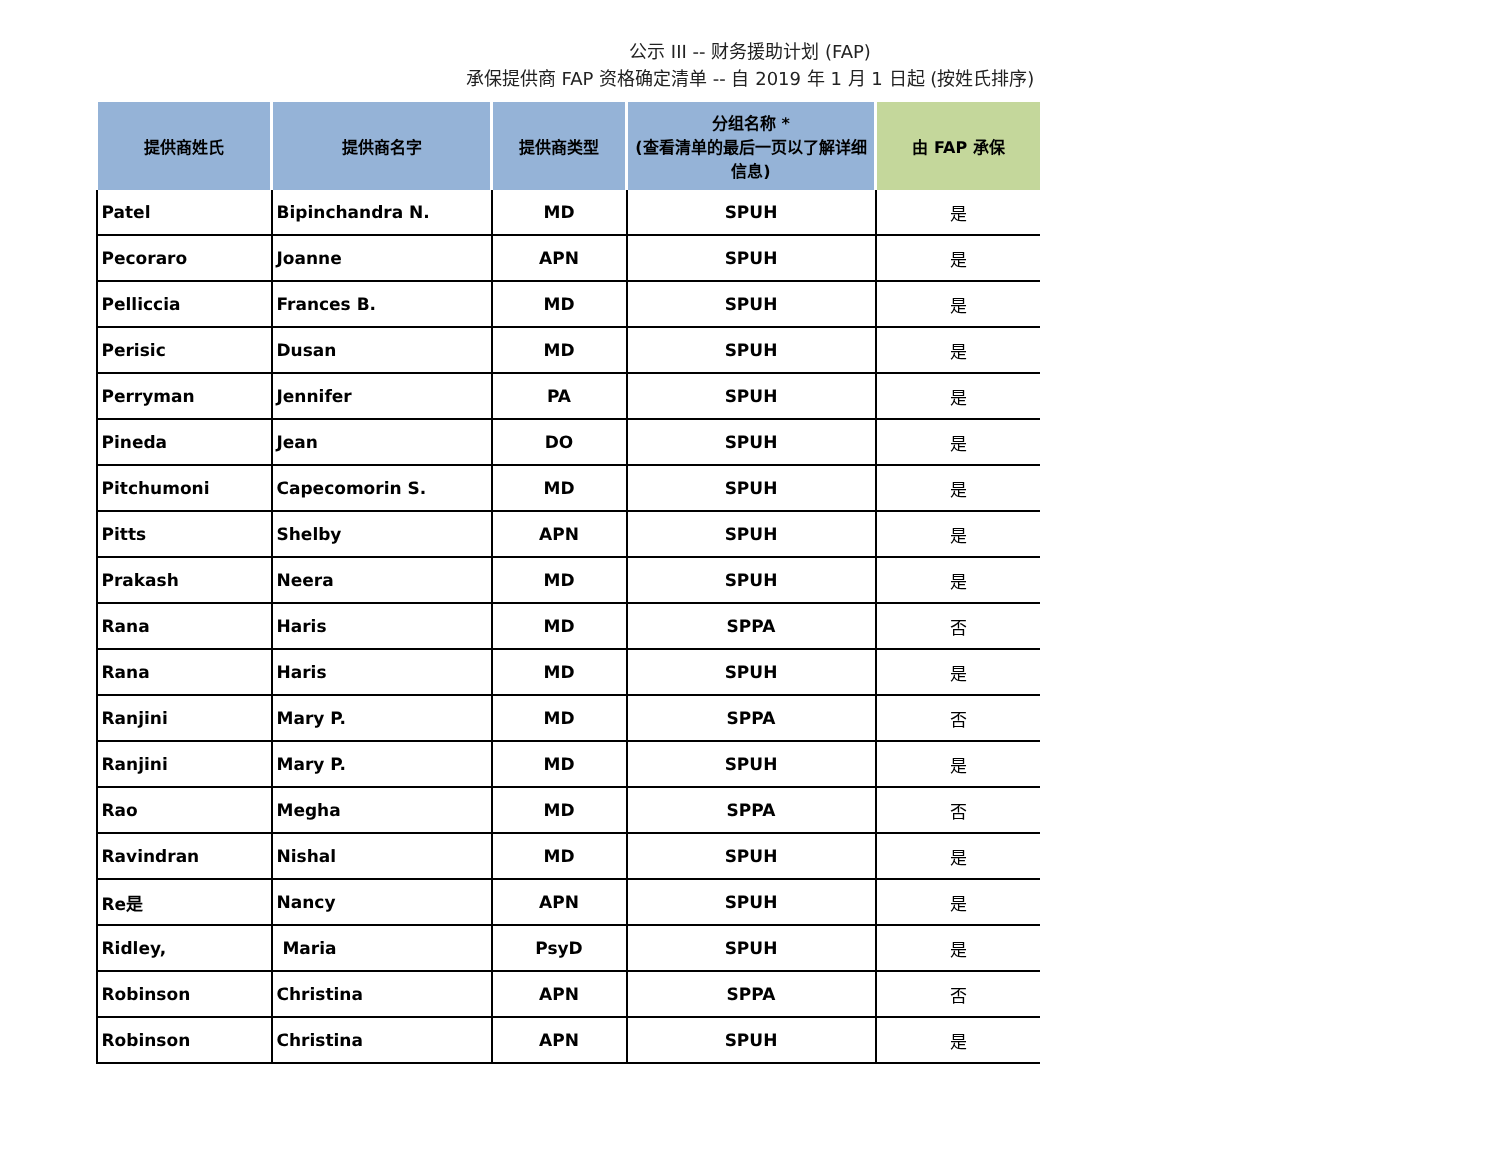公示 III -- 财务援助计划 (FAP)
承保提供商 FAP 资格确定清单 -- 自 2019 年 1 月 1 日起 (按姓氏排序)
| 提供商姓氏 | 提供商名字 | 提供商类型 | 分组名称 * (查看清单的最后一页以了解详细信息) | 由 FAP 承保 |
| --- | --- | --- | --- | --- |
| Patel | Bipinchandra N. | MD | SPUH | 是 |
| Pecoraro | Joanne | APN | SPUH | 是 |
| Pelliccia | Frances B. | MD | SPUH | 是 |
| Perisic | Dusan | MD | SPUH | 是 |
| Perryman | Jennifer | PA | SPUH | 是 |
| Pineda | Jean | DO | SPUH | 是 |
| Pitchumoni | Capecomorin S. | MD | SPUH | 是 |
| Pitts | Shelby | APN | SPUH | 是 |
| Prakash | Neera | MD | SPUH | 是 |
| Rana | Haris | MD | SPPA | 否 |
| Rana | Haris | MD | SPUH | 是 |
| Ranjini | Mary P. | MD | SPPA | 否 |
| Ranjini | Mary P. | MD | SPUH | 是 |
| Rao | Megha | MD | SPPA | 否 |
| Ravindran | Nishal | MD | SPUH | 是 |
| Re是 | Nancy | APN | SPUH | 是 |
| Ridley, | Maria | PsyD | SPUH | 是 |
| Robinson | Christina | APN | SPPA | 否 |
| Robinson | Christina | APN | SPUH | 是 |